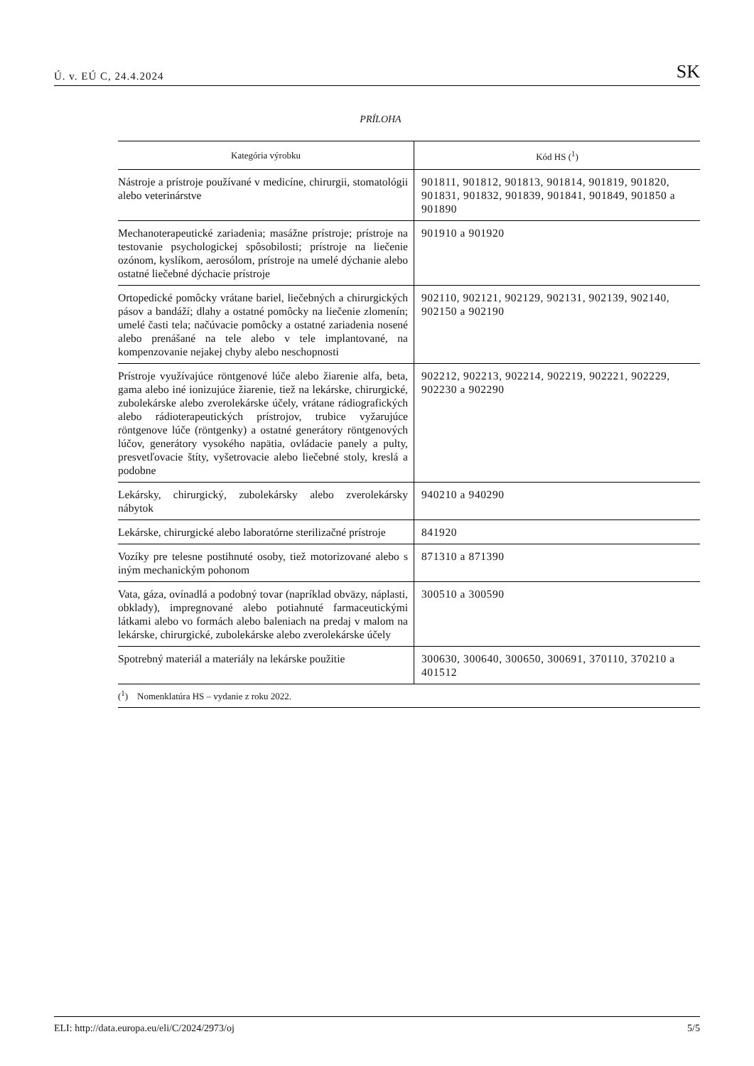Ú. v. EÚ C, 24.4.2024 SK
PRÍLOHA
| Kategória výrobku | Kód HS (<sup>1</sup>) |
| --- | --- |
| Nástroje a prístroje používané v medicíne, chirurgii, stomatológii alebo veterinárstve | 901811, 901812, 901813, 901814, 901819, 901820, 901831, 901832, 901839, 901841, 901849, 901850 a 901890 |
| Mechanoterapeutické zariadenia; masážne prístroje; prístroje na testovanie psychologickej spôsobilosti; prístroje na liečenie ozónom, kyslíkom, aerosólom, prístroje na umelé dýchanie alebo ostatné liečebné dýchacie prístroje | 901910 a 901920 |
| Ortopedické pomôcky vrátane bariel, liečebných a chirurgických pásov a bandáží; dlahy a ostatné pomôcky na liečenie zlomenín; umelé časti tela; načúvacie pomôcky a ostatné zariadenia nosené alebo prenášané na tele alebo v tele implantované, na kompenzovanie nejakej chyby alebo neschopnosti | 902110, 902121, 902129, 902131, 902139, 902140, 902150 a 902190 |
| Prístroje využívajúce röntgenové lúče alebo žiarenie alfa, beta, gama alebo iné ionizujúce žiarenie, tiež na lekárske, chirurgické, zubolekárske alebo zverolekárske účely, vrátane rádiografických alebo rádioterapeutických prístrojov, trubice vyžarujúce röntgenove lúče (röntgenky) a ostatné generátory röntgenových lúčov, generátory vysokého napätia, ovládacie panely a pulty, presvetľovacie štíty, vyšetrovacie alebo liečebné stoly, kreslá a podobne | 902212, 902213, 902214, 902219, 902221, 902229, 902230 a 902290 |
| Lekársky, chirurgický, zubolekársky alebo zverolekársky nábytok | 940210 a 940290 |
| Lekárske, chirurgické alebo laboratórne sterilizačné prístroje | 841920 |
| Vozíky pre telesne postihnuté osoby, tiež motorizované alebo s iným mechanickým pohonom | 871310 a 871390 |
| Vata, gáza, ovínadlá a podobný tovar (napríklad obväzy, náplasti, obklady), impregnované alebo potiahnuté farmaceutickými látkami alebo vo formách alebo baleniach na predaj v malom na lekárske, chirurgické, zubolekárske alebo zverolekárske účely | 300510 a 300590 |
| Spotrebný materiál a materiály na lekárske použitie | 300630, 300640, 300650, 300691, 370110, 370210 a 401512 |
(<sup>1</sup>) Nomenklatúra HS – vydanie z roku 2022.
ELI: http://data.europa.eu/eli/C/2024/2973/oj 5/5